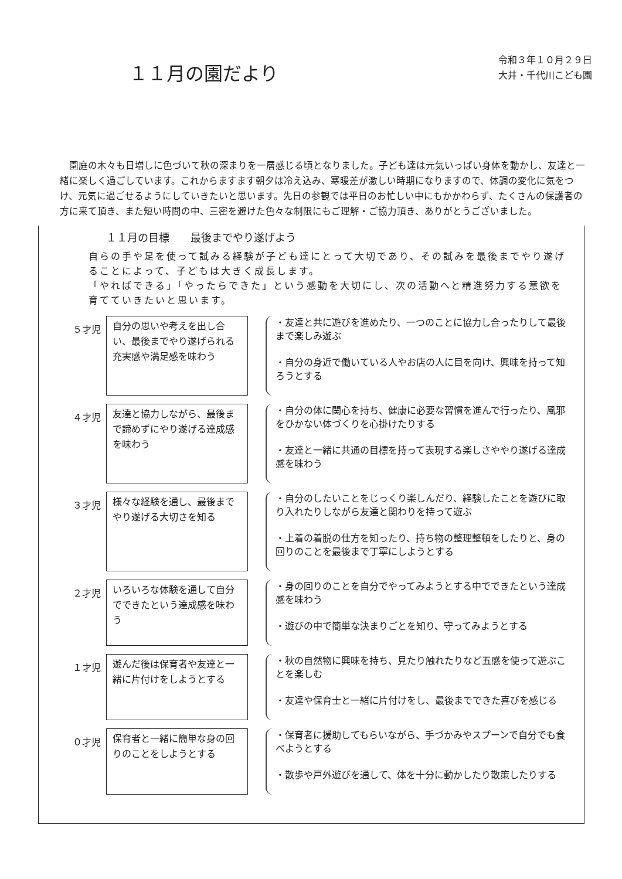１１月の園だより
令和３年１０月２９日
大井・千代川こども園
園庭の木々も日増しに色づいて秋の深まりを一層感じる頃となりました。子ども達は元気いっぱい身体を動かし、友達と一緒に楽しく過ごしています。これからますます朝夕は冷え込み、寒暖差が激しい時期になりますので、体調の変化に気をつけ、元気に過ごせるようにしていきたいと思います。先日の参観では平日のお忙しい中にもかかわらず、たくさんの保護者の方に来て頂き、また短い時間の中、三密を避けた色々な制限にもご理解・ご協力頂き、ありがとうございました。
１１月の目標　　最後までやり遂げよう
自らの手や足を使って試みる経験が子ども達にとって大切であり、その試みを最後までやり遂げることによって、子どもは大きく成長します。
「やればできる」「やったらできた」という感動を大切にし、次の活動へと精進努力する意欲を育てていきたいと思います。
５才児
自分の思いや考えを出し合い、最後までやり遂げられる充実感や満足感を味わう
・友達と共に遊びを進めたり、一つのことに協力し合ったりして最後まで楽しみ遊ぶ
・自分の身近で働いている人やお店の人に目を向け、興味を持って知ろうとする
４才児
友達と協力しながら、最後まで諦めずにやり遂げる達成感を味わう
・自分の体に関心を持ち、健康に必要な習慣を進んで行ったり、風邪をひかない体づくりを心掛けたりする
・友達と一緒に共通の目標を持って表現する楽しさややり遂げる達成感を味わう
３才児
様々な経験を通し、最後までやり遂げる大切さを知る
・自分のしたいことをじっくり楽しんだり、経験したことを遊びに取り入れたりしながら友達と関わりを持って遊ぶ
・上着の着脱の仕方を知ったり、持ち物の整理整頓をしたりと、身の回りのことを最後まで丁寧にしようとする
２才児
いろいろな体験を通して自分でできたという達成感を味わう
・身の回りのことを自分でやってみようとする中でできたという達成感を味わう
・遊びの中で簡単な決まりごとを知り、守ってみようとする
１才児
遊んだ後は保育者や友達と一緒に片付けをしようとする
・秋の自然物に興味を持ち、見たり触れたりなど五感を使って遊ぶことを楽しむ
・友達や保育士と一緒に片付けをし、最後までできた喜びを感じる
０才児
保育者と一緒に簡単な身の回りのことをしようとする
・保育者に援助してもらいながら、手づかみやスプーンで自分でも食べようとする
・散歩や戸外遊びを通して、体を十分に動かしたり散策したりする